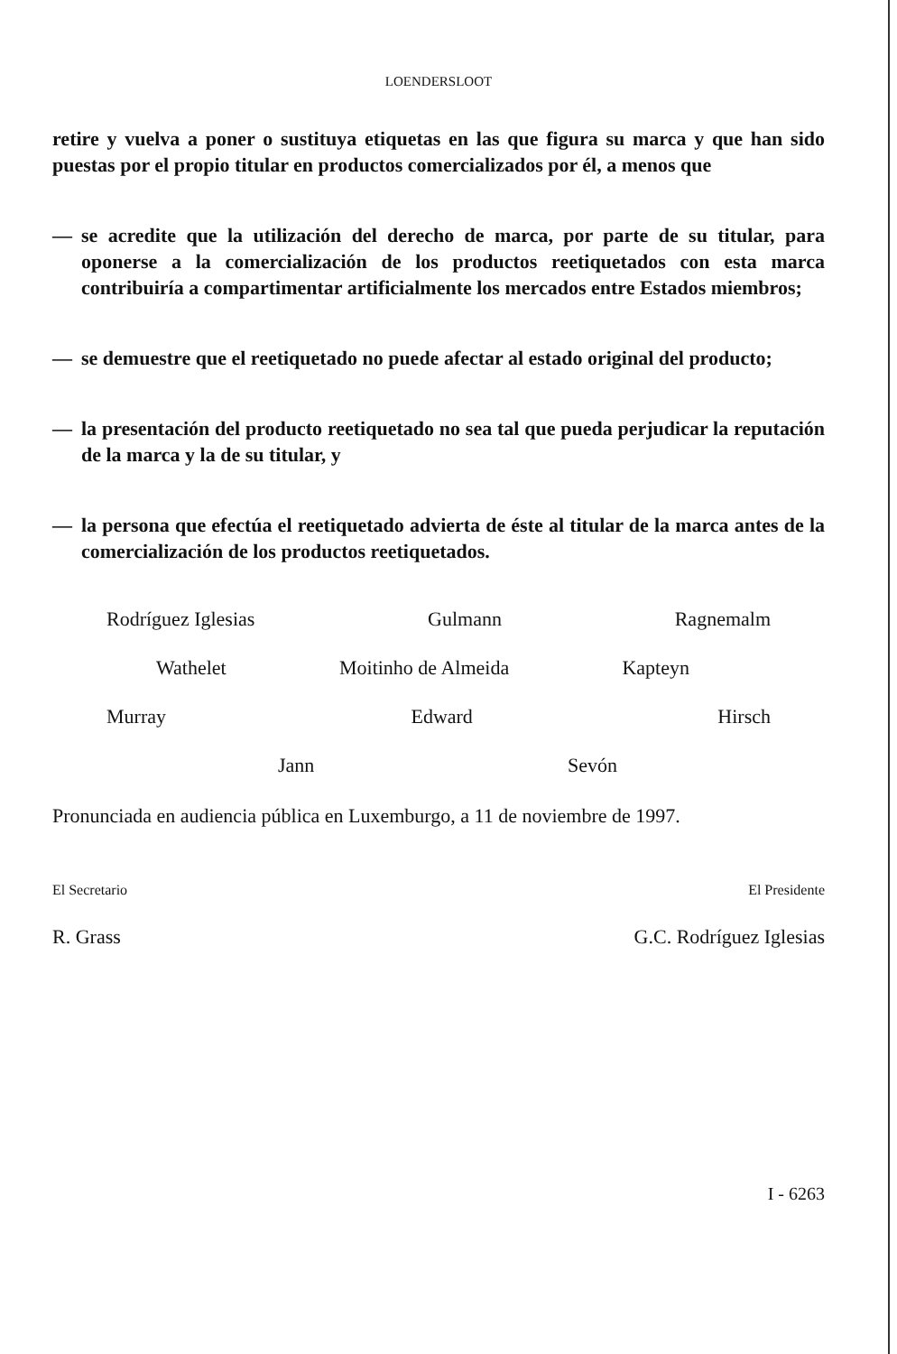LOENDERSLOOT
retire y vuelva a poner o sustituya etiquetas en las que figura su marca y que han sido puestas por el propio titular en productos comercializados por él, a menos que
— se acredite que la utilización del derecho de marca, por parte de su titular, para oponerse a la comercialización de los productos reetiquetados con esta marca contribuiría a compartimentar artificialmente los mercados entre Estados miembros;
— se demuestre que el reetiquetado no puede afectar al estado original del producto;
— la presentación del producto reetiquetado no sea tal que pueda perjudicar la reputación de la marca y la de su titular, y
— la persona que efectúa el reetiquetado advierta de éste al titular de la marca antes de la comercialización de los productos reetiquetados.
Rodríguez Iglesias Gulmann Ragnemalm
Wathelet Moitinho de Almeida Kapteyn
Murray Edward Hirsch
Jann Sevón
Pronunciada en audiencia pública en Luxemburgo, a 11 de noviembre de 1997.
El Secretario El Presidente
R. Grass G.C. Rodríguez Iglesias
I - 6263